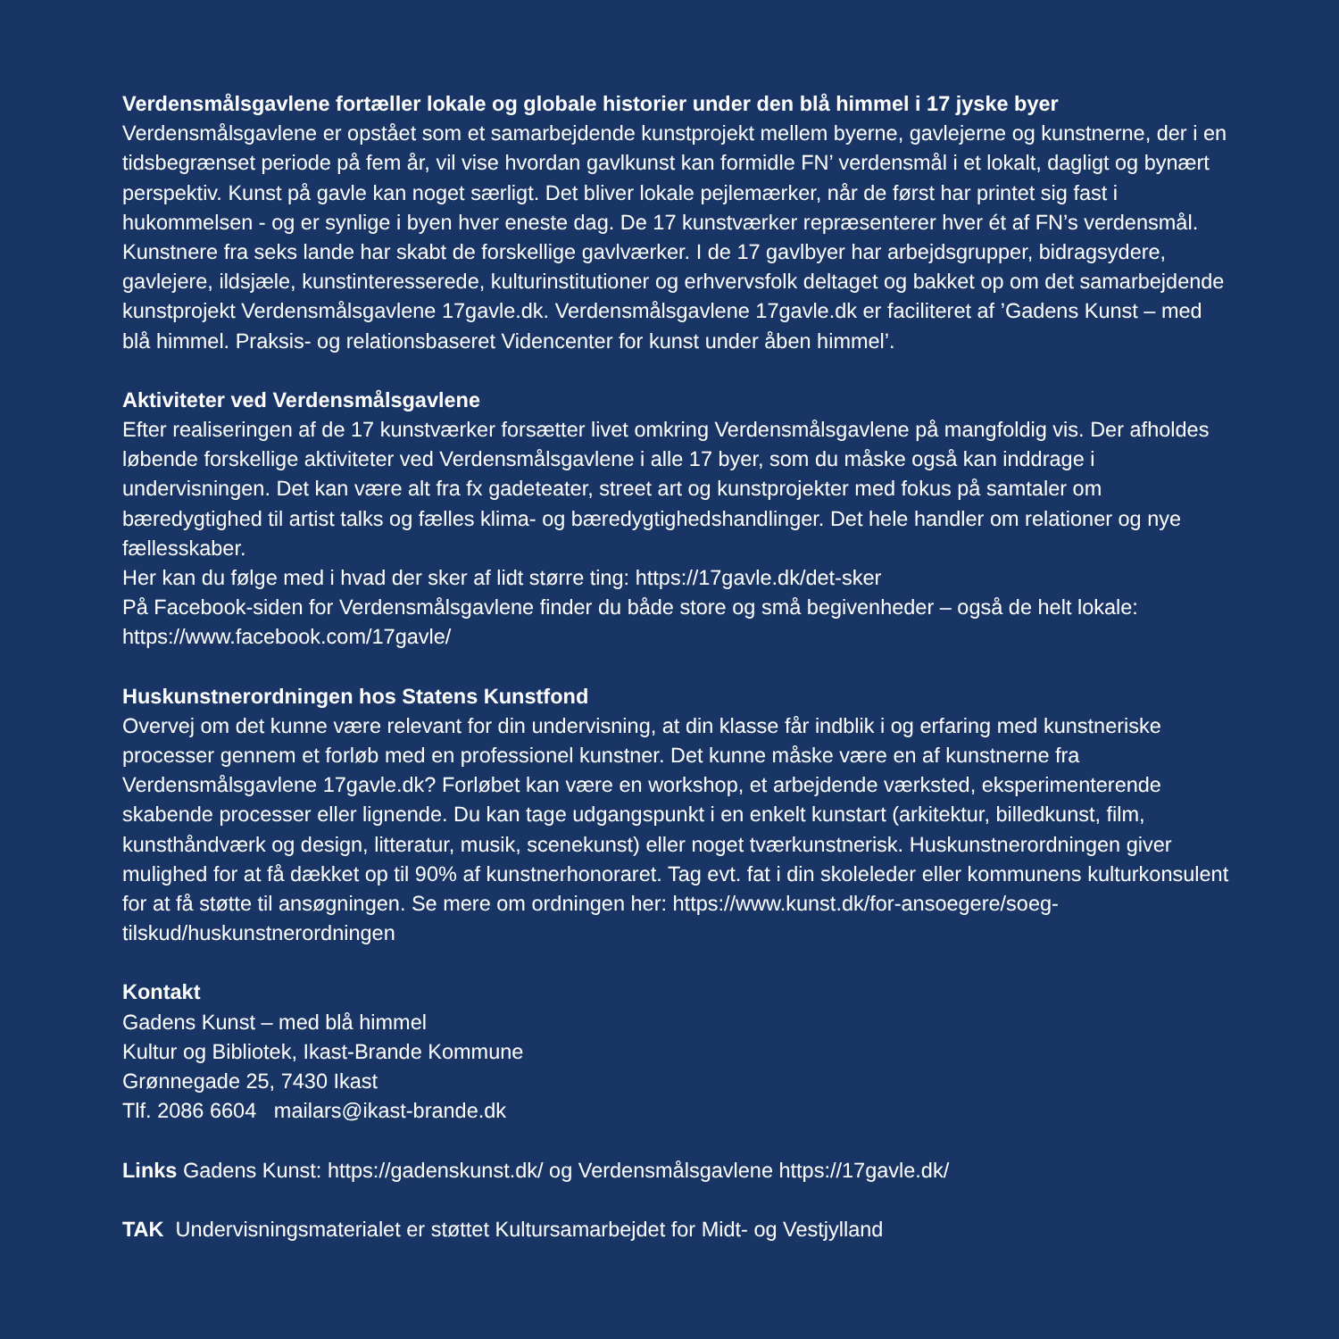Verdensmålsgavlene fortæller lokale og globale historier under den blå himmel i 17 jyske byer
Verdensmålsgavlene er opstået som et samarbejdende kunstprojekt mellem byerne, gavlejerne og kunstnerne, der i en tidsbegrænset periode på fem år, vil vise hvordan gavlkunst kan formidle FN’ verdensmål i et lokalt, dagligt og bynært perspektiv. Kunst på gavle kan noget særligt. Det bliver lokale pejlemærker, når de først har printet sig fast i hukommelsen - og er synlige i byen hver eneste dag. De 17 kunstværker repræsenterer hver ét af FN’s verdensmål. Kunstnere fra seks lande har skabt de forskellige gavlværker. I de 17 gavlbyer har arbejdsgrupper, bidragsydere, gavlejere, ildsjæle, kunstinteresserede, kulturinstitutioner og erhvervsfolk deltaget og bakket op om det samarbejdende kunstprojekt Verdensmålsgavlene 17gavle.dk. Verdensmålsgavlene 17gavle.dk er faciliteret af ’Gadens Kunst – med blå himmel. Praksis- og relationsbaseret Videncenter for kunst under åben himmel’.
Aktiviteter ved Verdensmålsgavlene
Efter realiseringen af de 17 kunstværker forsætter livet omkring Verdensmålsgavlene på mangfoldig vis. Der afholdes løbende forskellige aktiviteter ved Verdensmålsgavlene i alle 17 byer, som du måske også kan inddrage i undervisningen. Det kan være alt fra fx gadeteater, street art og kunstprojekter med fokus på samtaler om bæredygtighed til artist talks og fælles klima- og bæredygtighedshandlinger. Det hele handler om relationer og nye fællesskaber.
Her kan du følge med i hvad der sker af lidt større ting: https://17gavle.dk/det-sker
På Facebook-siden for Verdensmålsgavlene finder du både store og små begivenheder – også de helt lokale: https://www.facebook.com/17gavle/
Huskunstnerordningen hos Statens Kunstfond
Overvej om det kunne være relevant for din undervisning, at din klasse får indblik i og erfaring med kunstneriske processer gennem et forløb med en professionel kunstner. Det kunne måske være en af kunstnerne fra Verdensmålsgavlene 17gavle.dk? Forløbet kan være en workshop, et arbejdende værksted, eksperimenterende skabende processer eller lignende. Du kan tage udgangspunkt i en enkelt kunstart (arkitektur, billedkunst, film, kunsthåndværk og design, litteratur, musik, scenekunst) eller noget tværkunstnerisk. Huskunstnerordningen giver mulighed for at få dækket op til 90% af kunstnerhonoraret. Tag evt. fat i din skoleleder eller kommunens kulturkonsulent for at få støtte til ansøgningen. Se mere om ordningen her: https://www.kunst.dk/for-ansoegere/soeg-tilskud/huskunstnerordningen
Kontakt
Gadens Kunst – med blå himmel
Kultur og Bibliotek, Ikast-Brande Kommune
Grønnegade 25, 7430 Ikast
Tlf. 2086 6604 mailars@ikast-brande.dk
Links Gadens Kunst: https://gadenskunst.dk/ og Verdensmålsgavlene https://17gavle.dk/
TAK Undervisningsmaterialet er støttet Kultursamarbejdet for Midt- og Vestjylland